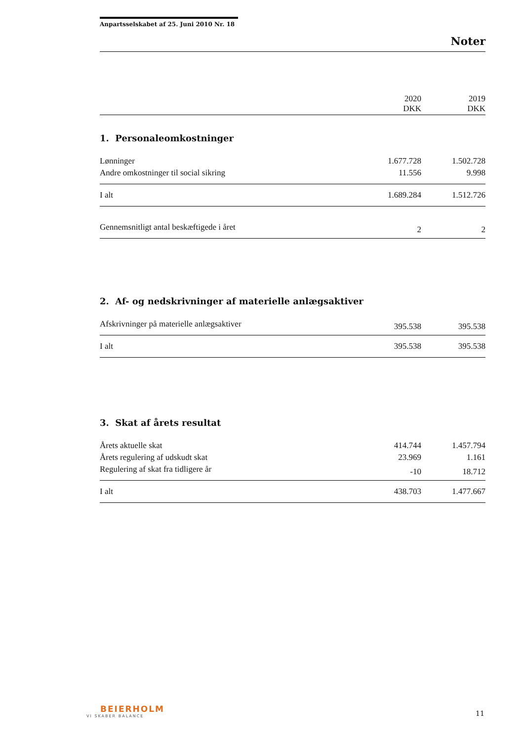Anpartsselskabet af 25. Juni 2010 Nr. 18
Noter
| | 2020 DKK | 2019 DKK |
| 1. Personaleomkostninger | | |
| Lønninger | 1.677.728 | 1.502.728 |
| Andre omkostninger til social sikring | 11.556 | 9.998 |
| I alt | 1.689.284 | 1.512.726 |
| Gennemsnitligt antal beskæftigede i året | 2 | 2 |
| 2. Af- og nedskrivninger af materielle anlægsaktiver | | |
| Afskrivninger på materielle anlægsaktiver | 395.538 | 395.538 |
| I alt | 395.538 | 395.538 |
| 3. Skat af årets resultat | | |
| Årets aktuelle skat | 414.744 | 1.457.794 |
| Årets regulering af udskudt skat | 23.969 | 1.161 |
| Regulering af skat fra tidligere år | -10 | 18.712 |
| I alt | 438.703 | 1.477.667 |
BEIERHOLM
VI SKABER BALANCE
11